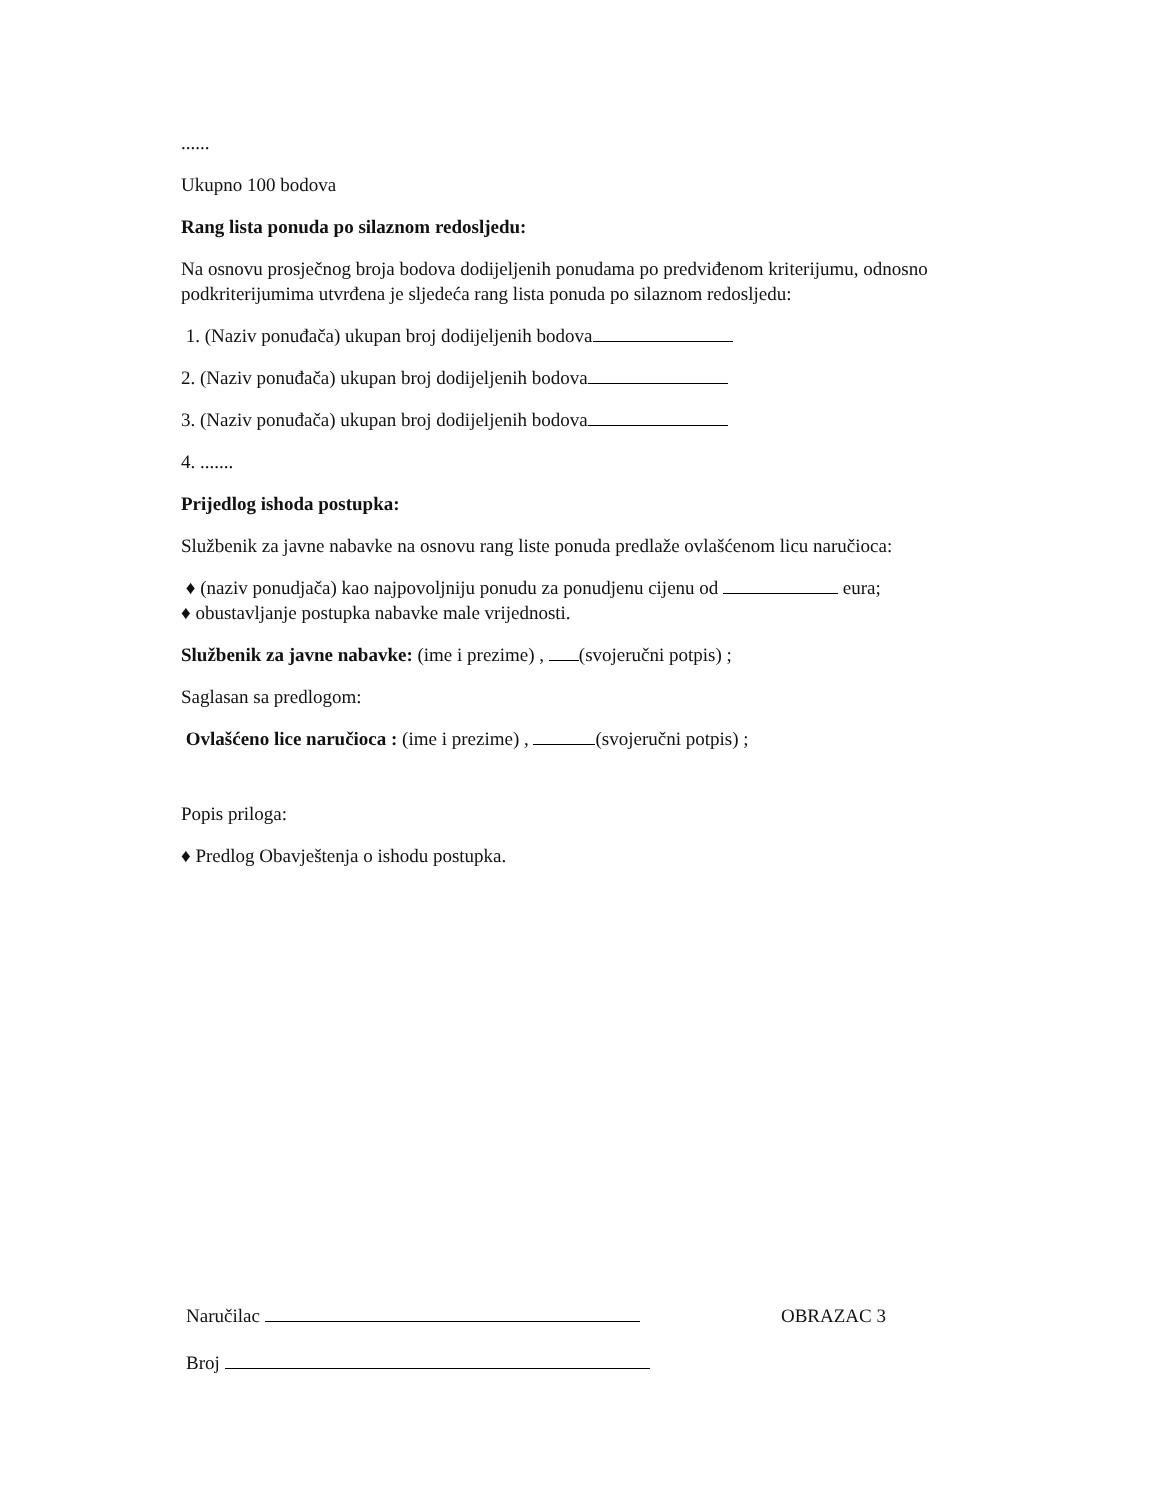......
Ukupno 100 bodova
Rang lista ponuda po silaznom redosljedu:
Na osnovu prosječnog broja bodova dodijeljenih ponudama po predviđenom kriterijumu, odnosno podkriterijumima utvrđena je sljedeća rang lista ponuda po silaznom redosljedu:
1. (Naziv ponuđača) ukupan broj dodijeljenih bodova
2. (Naziv ponuđača) ukupan broj dodijeljenih bodova
3. (Naziv ponuđača) ukupan broj dodijeljenih bodova
4. .......
Prijedlog ishoda postupka:
Službenik za javne nabavke na osnovu rang liste ponuda predlaže ovlašćenom licu naručioca:
♦ (naziv ponudjača) kao najpovoljniju ponudu za ponudjenu cijenu od eura;
♦ obustavljanje postupka nabavke male vrijednosti.
Službenik za javne nabavke: (ime i prezime) , (svojeručni potpis) ;
Saglasan sa predlogom:
Ovlašćeno lice naručioca : (ime i prezime) , (svojeručni potpis) ;
Popis priloga:
♦ Predlog Obavještenja o ishodu postupka.
Naručilac OBRAZAC 3
Broj